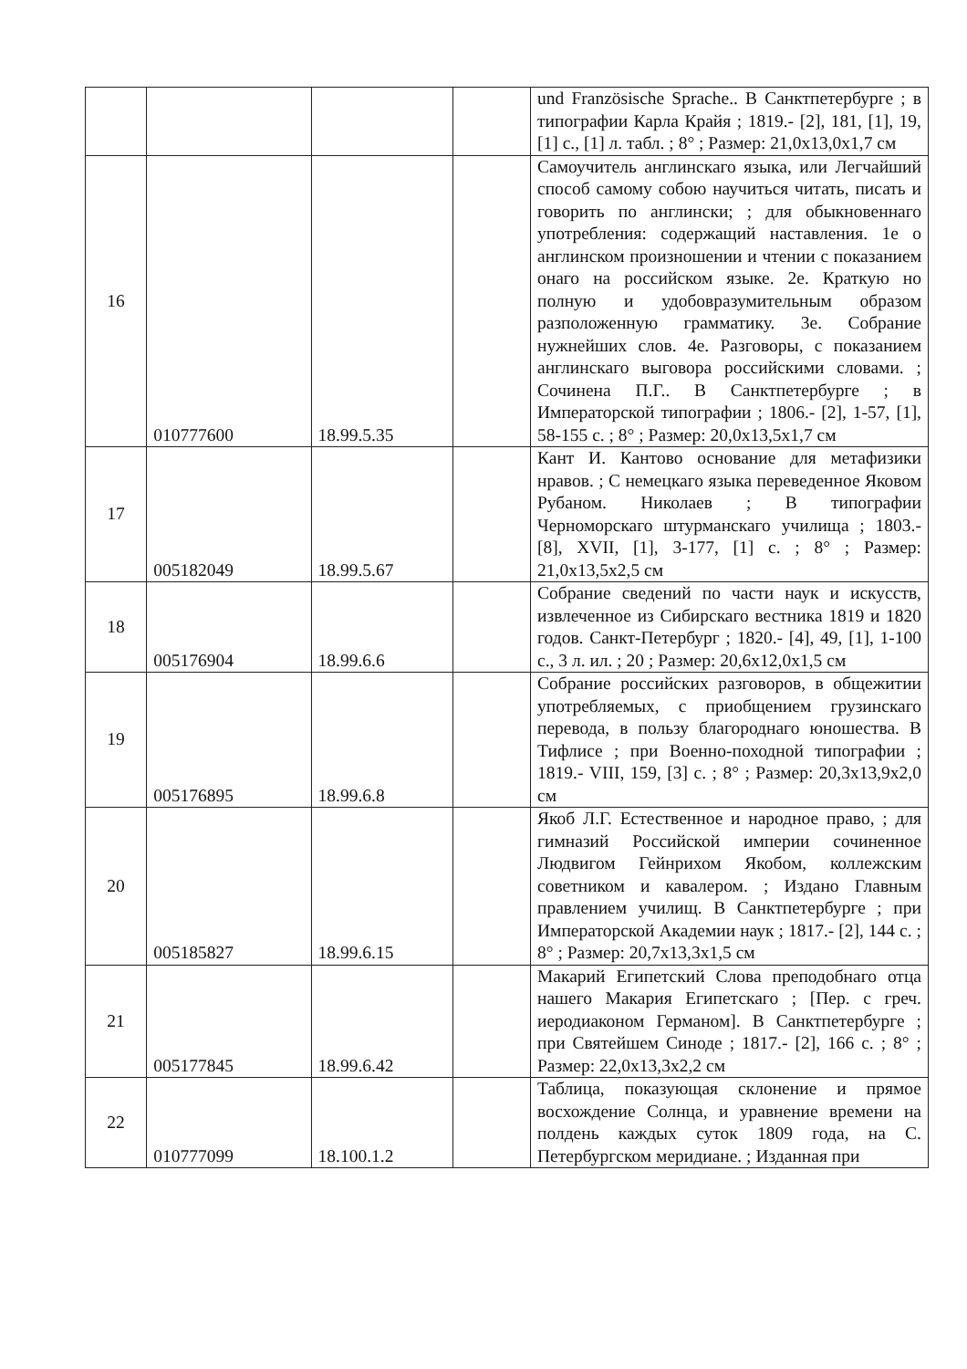| | | | | und Französische Sprache.. В Санктпетербурге ; в типографии Карла Крайя ; 1819.- [2], 181, [1], 19, [1] с., [1] л. табл. ; 8° ; Размер: 21,0х13,0х1,7 см |
| 16 | 010777600 | 18.99.5.35 | | Самоучитель англинскаго языка, или Легчайший способ самому собою научиться читать, писать и говорить по англински; ; для обыкновеннаго употребления: содержащий наставления. 1е о англинском произношении и чтении с показанием онаго на российском языке. 2е. Краткую но полную и удобовразумительным образом разположенную грамматику. 3е. Собрание нужнейших слов. 4е. Разговоры, с показанием англинскаго выговора российскими словами. ; Сочинена П.Г.. В Санктпетербурге ; в Императорской типографии ; 1806.- [2], 1-57, [1], 58-155 с. ; 8° ; Размер: 20,0х13,5х1,7 см |
| 17 | 005182049 | 18.99.5.67 | | Кант И. Кантово основание для метафизики нравов. ; С немецкаго языка переведенное Яковом Рубаном. Николаев ; В типографии Черноморскаго штурманскаго училища ; 1803.- [8], XVII, [1], 3-177, [1] с. ; 8° ; Размер: 21,0х13,5х2,5 см |
| 18 | 005176904 | 18.99.6.6 | | Собрание сведений по части наук и искусств, извлеченное из Сибирскаго вестника 1819 и 1820 годов. Санкт-Петербург ; 1820.- [4], 49, [1], 1-100 с., 3 л. ил. ; 20 ; Размер: 20,6х12,0х1,5 см |
| 19 | 005176895 | 18.99.6.8 | | Собрание российских разговоров, в общежитии употребляемых, с приобщением грузинскаго перевода, в пользу благороднаго юношества. В Тифлисе ; при Военно-походной типографии ; 1819.- VIII, 159, [3] с. ; 8° ; Размер: 20,3х13,9х2,0 см |
| 20 | 005185827 | 18.99.6.15 | | Якоб Л.Г. Естественное и народное право, ; для гимназий Российской империи сочиненное Людвигом Гейнрихом Якобом, коллежским советником и кавалером. ; Издано Главным правлением училищ. В Санктпетербурге ; при Императорской Академии наук ; 1817.- [2], 144 с. ; 8° ; Размер: 20,7х13,3х1,5 см |
| 21 | 005177845 | 18.99.6.42 | | Макарий Египетский Слова преподобнаго отца нашего Макария Египетскаго ; [Пер. с греч. иеродиаконом Германом]. В Санктпетербурге ; при Святейшем Синоде ; 1817.- [2], 166 с. ; 8° ; Размер: 22,0х13,3х2,2 см |
| 22 | 010777099 | 18.100.1.2 | | Таблица, показующая склонение и прямое восхождение Солнца, и уравнение времени на полдень каждых суток 1809 года, на С. Петербургском меридиане. ; Изданная при |